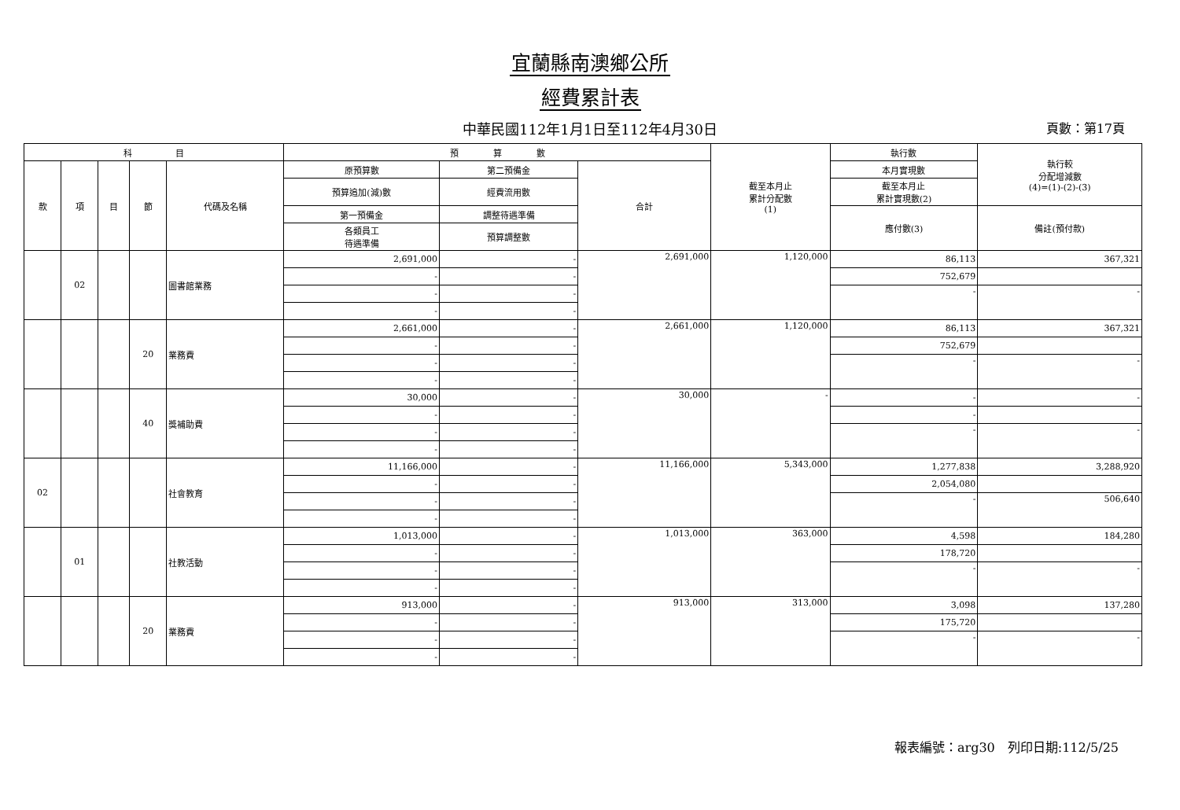宜蘭縣南澳鄉公所
經費累計表
中華民國112年1月1日至112年4月30日 頁數：第17頁
| 科 目 | | | | | 預 算 數 | | | 截至本月止 累計分配數 (1) | 執行數 | 執行較 分配增減數 (4)=(1)-(2)-(3) |
| --- | --- | --- | --- | --- | --- | --- | --- | --- | --- | --- |
| 款 | 項 | 目 | 節 | 代碼及名稱 | 原預算數 | 第二預備金 | 合計 | | 本月實現數 | |
| | | | | | 預算追加(減)數 | 經費流用數 | | | 截至本月止 累計實現數(2) | |
| | | | | | 第一預備金 | 調整待遇準備 | | | 應付數(3) | 備註(預付款) |
| | | | | | 各類員工 待遇準備 | 預算調整數 | | | | |
| | 02 | | | 圖書館業務 | 2,691,000 | - | 2,691,000 | 1,120,000 | 86,113 | 367,321 |
| | | | | | - | - | | | 752,679 | |
| | | | | | - | - | | | - | - |
| | | | | | - | - | | | | |
| | | | 20 | 業務費 | 2,661,000 | - | 2,661,000 | 1,120,000 | 86,113 | 367,321 |
| | | | | | - | - | | | 752,679 | |
| | | | | | - | - | | | - | - |
| | | | | | - | - | | | | |
| | | | 40 | 獎補助費 | 30,000 | - | 30,000 | - | - | - |
| | | | | | - | - | | | - | |
| | | | | | - | - | | | - | - |
| | | | | | - | - | | | | |
| 02 | | | | 社會教育 | 11,166,000 | - | 11,166,000 | 5,343,000 | 1,277,838 | 3,288,920 |
| | | | | | - | - | | | 2,054,080 | |
| | | | | | - | - | | | - | 506,640 |
| | | | | | - | - | | | | |
| | 01 | | | 社教活動 | 1,013,000 | - | 1,013,000 | 363,000 | 4,598 | 184,280 |
| | | | | | - | - | | | 178,720 | |
| | | | | | - | - | | | - | - |
| | | | | | - | - | | | | |
| | | | 20 | 業務費 | 913,000 | - | 913,000 | 313,000 | 3,098 | 137,280 |
| | | | | | - | - | | | 175,720 | |
| | | | | | - | - | | | - | - |
| | | | | | - | - | | | | |
報表編號：arg30　列印日期:112/5/25